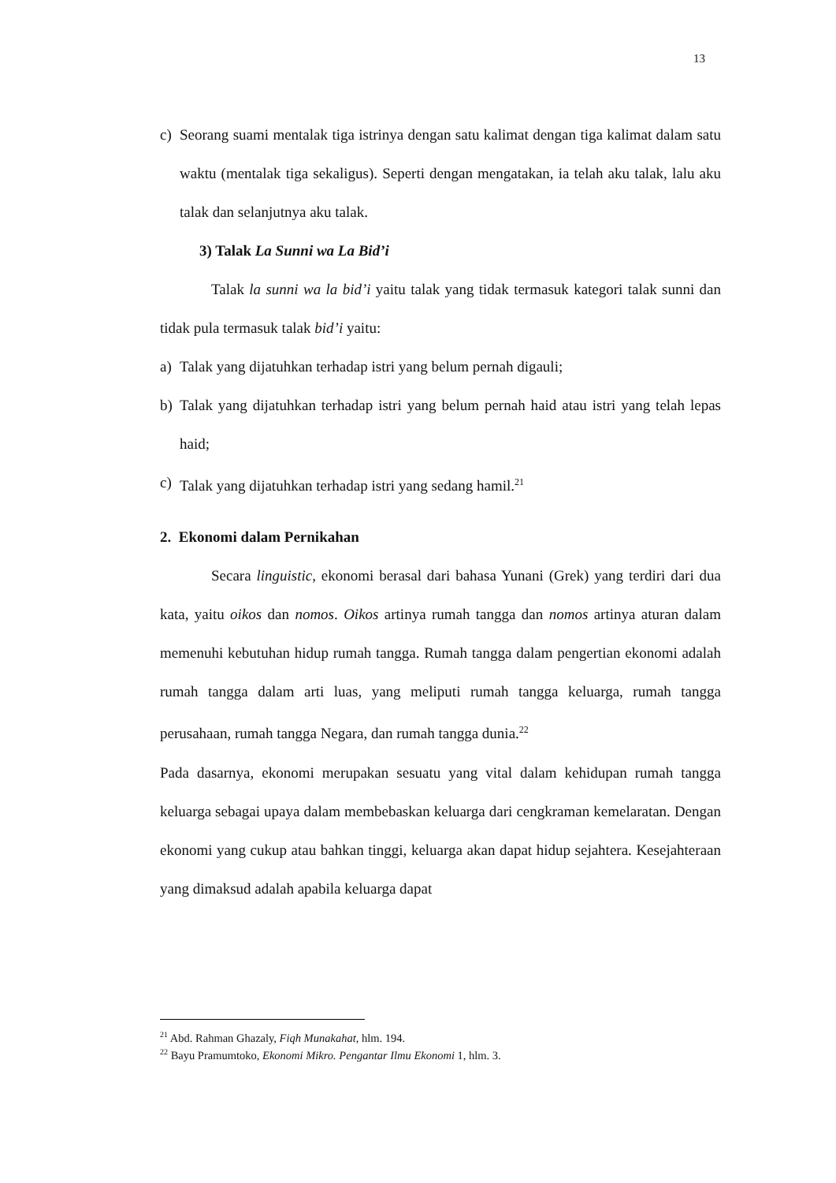13
c) Seorang suami mentalak tiga istrinya dengan satu kalimat dengan tiga kalimat dalam satu waktu (mentalak tiga sekaligus). Seperti dengan mengatakan, ia telah aku talak, lalu aku talak dan selanjutnya aku talak.
3) Talak La Sunni wa La Bid’i
Talak la sunni wa la bid’i yaitu talak yang tidak termasuk kategori talak sunni dan tidak pula termasuk talak bid’i yaitu:
a) Talak yang dijatuhkan terhadap istri yang belum pernah digauli;
b) Talak yang dijatuhkan terhadap istri yang belum pernah haid atau istri yang telah lepas haid;
c) Talak yang dijatuhkan terhadap istri yang sedang hamil.<sup>21</sup>
2. Ekonomi dalam Pernikahan
Secara linguistic, ekonomi berasal dari bahasa Yunani (Grek) yang terdiri dari dua kata, yaitu oikos dan nomos. Oikos artinya rumah tangga dan nomos artinya aturan dalam memenuhi kebutuhan hidup rumah tangga. Rumah tangga dalam pengertian ekonomi adalah rumah tangga dalam arti luas, yang meliputi rumah tangga keluarga, rumah tangga perusahaan, rumah tangga Negara, dan rumah tangga dunia.<sup>22</sup>
Pada dasarnya, ekonomi merupakan sesuatu yang vital dalam kehidupan rumah tangga keluarga sebagai upaya dalam membebaskan keluarga dari cengkraman kemelaratan. Dengan ekonomi yang cukup atau bahkan tinggi, keluarga akan dapat hidup sejahtera. Kesejahteraan yang dimaksud adalah apabila keluarga dapat
<sup>21</sup> Abd. Rahman Ghazaly, Fiqh Munakahat, hlm. 194.
<sup>22</sup> Bayu Pramumtoko, Ekonomi Mikro. Pengantar Ilmu Ekonomi 1, hlm. 3.